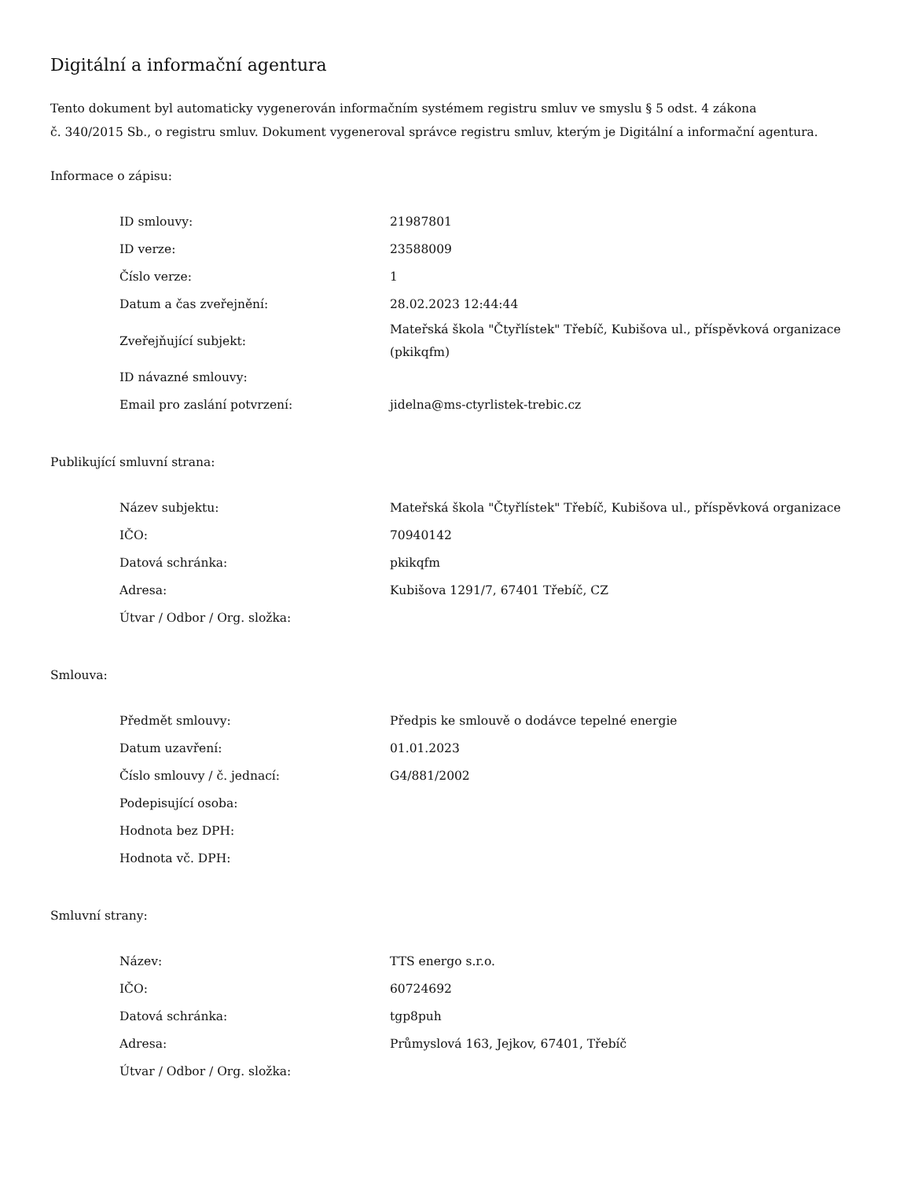Digitální a informační agentura
Tento dokument byl automaticky vygenerován informačním systémem registru smluv ve smyslu § 5 odst. 4 zákona
č. 340/2015 Sb., o registru smluv. Dokument vygeneroval správce registru smluv, kterým je Digitální a informační agentura.
Informace o zápisu:
| ID smlouvy: | 21987801 |
| ID verze: | 23588009 |
| Číslo verze: | 1 |
| Datum a čas zveřejnění: | 28.02.2023 12:44:44 |
| Zveřejňující subjekt: | Mateřská škola "Čtyřlístek" Třebíč, Kubišova ul., příspěvková organizace (pkikqfm) |
| ID návazné smlouvy: | |
| Email pro zaslání potvrzení: | jidelna@ms-ctyrlistek-trebic.cz |
Publikující smluvní strana:
| Název subjektu: | Mateřská škola "Čtyřlístek" Třebíč, Kubišova ul., příspěvková organizace |
| IČO: | 70940142 |
| Datová schránka: | pkikqfm |
| Adresa: | Kubišova 1291/7, 67401 Třebíč, CZ |
| Útvar / Odbor / Org. složka: | |
Smlouva:
| Předmět smlouvy: | Předpis ke smlouvě o dodávce tepelné energie |
| Datum uzavření: | 01.01.2023 |
| Číslo smlouvy / č. jednací: | G4/881/2002 |
| Podepisující osoba: | |
| Hodnota bez DPH: | |
| Hodnota vč. DPH: | |
Smluvní strany:
| Název: | TTS energo s.r.o. |
| IČO: | 60724692 |
| Datová schránka: | tgp8puh |
| Adresa: | Průmyslová 163, Jejkov, 67401, Třebíč |
| Útvar / Odbor / Org. složka: | |